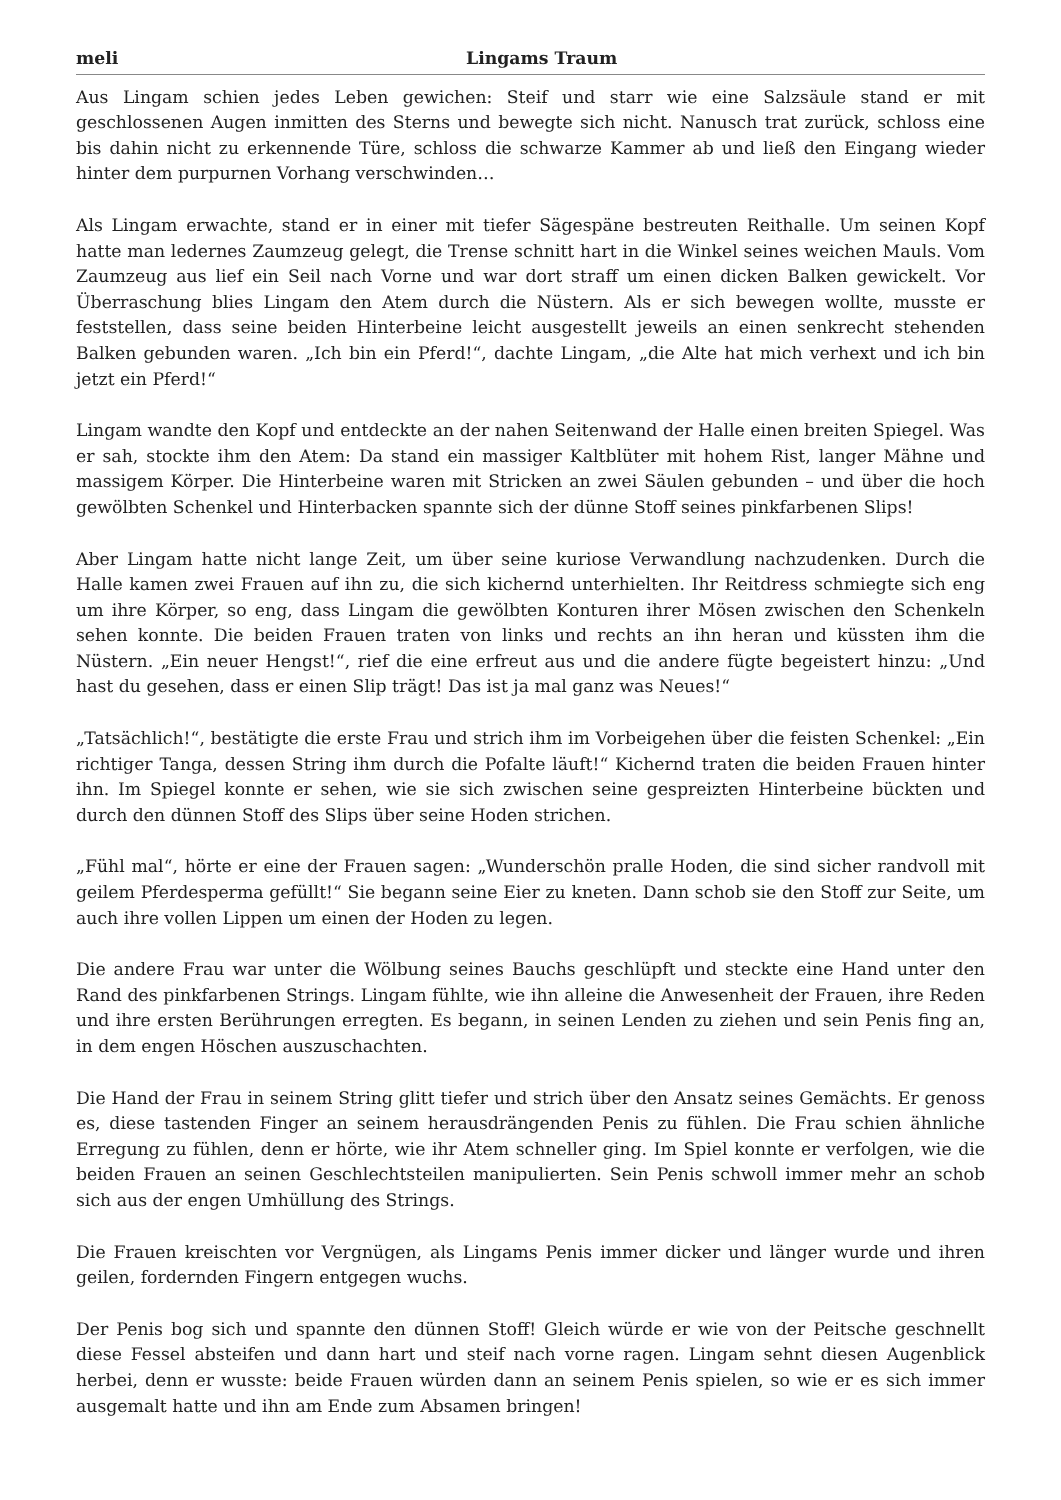meli Lingams Traum
Aus Lingam schien jedes Leben gewichen: Steif und starr wie eine Salzsäule stand er mit geschlossenen Augen inmitten des Sterns und bewegte sich nicht. Nanusch trat zurück, schloss eine bis dahin nicht zu erkennende Türe, schloss die schwarze Kammer ab und ließ den Eingang wieder hinter dem purpurnen Vorhang verschwinden…
Als Lingam erwachte, stand er in einer mit tiefer Sägespäne bestreuten Reithalle. Um seinen Kopf hatte man ledernes Zaumzeug gelegt, die Trense schnitt hart in die Winkel seines weichen Mauls. Vom Zaumzeug aus lief ein Seil nach Vorne und war dort straff um einen dicken Balken gewickelt. Vor Überraschung blies Lingam den Atem durch die Nüstern. Als er sich bewegen wollte, musste er feststellen, dass seine beiden Hinterbeine leicht ausgestellt jeweils an einen senkrecht stehenden Balken gebunden waren. „Ich bin ein Pferd!“, dachte Lingam, „die Alte hat mich verhext und ich bin jetzt ein Pferd!“
Lingam wandte den Kopf und entdeckte an der nahen Seitenwand der Halle einen breiten Spiegel. Was er sah, stockte ihm den Atem: Da stand ein massiger Kaltblüter mit hohem Rist, langer Mähne und massigem Körper. Die Hinterbeine waren mit Stricken an zwei Säulen gebunden – und über die hoch gewölbten Schenkel und Hinterbacken spannte sich der dünne Stoff seines pinkfarbenen Slips!
Aber Lingam hatte nicht lange Zeit, um über seine kuriose Verwandlung nachzudenken. Durch die Halle kamen zwei Frauen auf ihn zu, die sich kichernd unterhielten. Ihr Reitdress schmiegte sich eng um ihre Körper, so eng, dass Lingam die gewölbten Konturen ihrer Mösen zwischen den Schenkeln sehen konnte. Die beiden Frauen traten von links und rechts an ihn heran und küssten ihm die Nüstern. „Ein neuer Hengst!“, rief die eine erfreut aus und die andere fügte begeistert hinzu: „Und hast du gesehen, dass er einen Slip trägt! Das ist ja mal ganz was Neues!“
„Tatsächlich!“, bestätigte die erste Frau und strich ihm im Vorbeigehen über die feisten Schenkel: „Ein richtiger Tanga, dessen String ihm durch die Pofalte läuft!“ Kichernd traten die beiden Frauen hinter ihn. Im Spiegel konnte er sehen, wie sie sich zwischen seine gespreizten Hinterbeine bückten und durch den dünnen Stoff des Slips über seine Hoden strichen.
„Fühl mal“, hörte er eine der Frauen sagen: „Wunderschön pralle Hoden, die sind sicher randvoll mit geilem Pferdesperma gefüllt!“ Sie begann seine Eier zu kneten. Dann schob sie den Stoff zur Seite, um auch ihre vollen Lippen um einen der Hoden zu legen.
Die andere Frau war unter die Wölbung seines Bauchs geschlüpft und steckte eine Hand unter den Rand des pinkfarbenen Strings. Lingam fühlte, wie ihn alleine die Anwesenheit der Frauen, ihre Reden und ihre ersten Berührungen erregten. Es begann, in seinen Lenden zu ziehen und sein Penis fing an, in dem engen Höschen auszuschachten.
Die Hand der Frau in seinem String glitt tiefer und strich über den Ansatz seines Gemächts. Er genoss es, diese tastenden Finger an seinem herausdrängenden Penis zu fühlen. Die Frau schien ähnliche Erregung zu fühlen, denn er hörte, wie ihr Atem schneller ging. Im Spiel konnte er verfolgen, wie die beiden Frauen an seinen Geschlechtsteilen manipulierten. Sein Penis schwoll immer mehr an schob sich aus der engen Umhüllung des Strings.
Die Frauen kreischten vor Vergnügen, als Lingams Penis immer dicker und länger wurde und ihren geilen, fordernden Fingern entgegen wuchs.
Der Penis bog sich und spannte den dünnen Stoff! Gleich würde er wie von der Peitsche geschnellt diese Fessel absteifen und dann hart und steif nach vorne ragen. Lingam sehnt diesen Augenblick herbei, denn er wusste: beide Frauen würden dann an seinem Penis spielen, so wie er es sich immer ausgemalt hatte und ihn am Ende zum Absamen bringen!